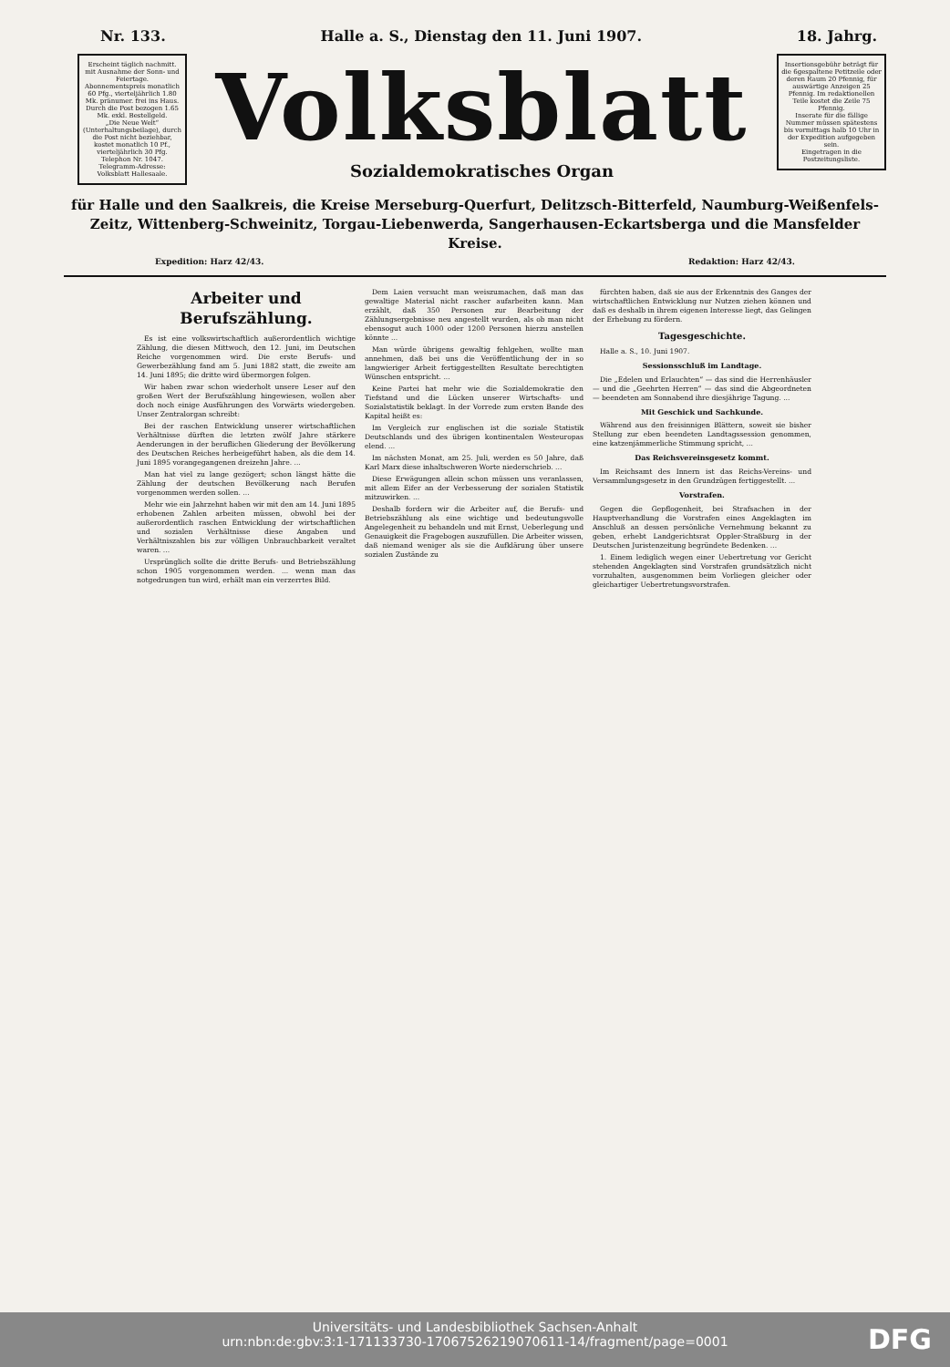Nr. 133. Halle a. S., Dienstag den 11. Juni 1907. 18. Jahrg.
Erscheint täglich nachmitt. mit Ausnahme der Sonn- und Feiertage.
Abonnementspreis monatlich 60 Pfg., vierteljährlich 1.80 Mk. pränumer. frei ins Haus. Durch die Post bezogen 1.65 Mk. exkl. Bestellgeld.
„Die Neue Welt“ (Unterhaltungsbeilage), durch die Post nicht beziehbar, kostet monatlich 10 Pf., vierteljährlich 30 Pfg.
Telephon Nr. 1047.
Telegramm-Adresse: Volksblatt Hallesaale.
Volksblatt
Sozialdemokratisches Organ
Insertionsgebühr beträgt für die 6gespaltene Petitzeile oder deren Raum 20 Pfennig, für auswärtige Anzeigen 25 Pfennig. Im redaktionellen Teile kostet die Zeile 75 Pfennig.
Inserate für die fällige Nummer müssen spätestens bis vormittags halb 10 Uhr in der Expedition aufgegeben sein.
Eingetragen in die Postzeitungsliste.
für Halle und den Saalkreis, die Kreise Merseburg-Querfurt, Delitzsch-Bitterfeld, Naumburg-Weißenfels-Zeitz, Wittenberg-Schweinitz, Torgau-Liebenwerda, Sangerhausen-Eckartsberga und die Mansfelder Kreise.
Expedition: Harz 42/43. Redaktion: Harz 42/43.
Arbeiter und Berufszählung.
Es ist eine volkswirtschaftlich außerordentlich wichtige Zählung, die diesen Mittwoch, den 12. Juni, im Deutschen Reiche vorgenommen wird. Die erste Berufs- und Gewerbezählung fand am 5. Juni 1882 statt, die zweite am 14. Juni 1895; die dritte wird übermorgen folgen.
Wir haben zwar schon wiederholt unsere Leser auf den großen Wert der Berufszählung hingewiesen, wollen aber doch noch einige Ausführungen des Vorwärts wiedergeben. Unser Zentralorgan schreibt:
Bei der raschen Entwicklung unserer wirtschaftlichen Verhältnisse dürften die letzten zwölf Jahre stärkere Aenderungen in der beruflichen Gliederung der Bevölkerung des Deutschen Reiches herbeigeführt haben, als die dem 14. Juni 1895 vorangegangenen dreizehn Jahre. ...
Man hat viel zu lange gezögert; schon längst hätte die Zählung der deutschen Bevölkerung nach Berufen vorgenommen werden sollen. ...
Mehr wie ein Jahrzehnt haben wir mit den am 14. Juni 1895 erhobenen Zahlen arbeiten müssen, obwohl bei der außerordentlich raschen Entwicklung der wirtschaftlichen und sozialen Verhältnisse diese Angaben und Verhältniszahlen bis zur völligen Unbrauchbarkeit veraltet waren. ...
Ursprünglich sollte die dritte Berufs- und Betriebszählung schon 1905 vorgenommen werden. ... wenn man das notgedrungen tun wird, erhält man ein verzerrtes Bild.
Dem Laien versucht man weiszumachen, daß man das gewaltige Material nicht rascher aufarbeiten kann. Man erzählt, daß 350 Personen zur Bearbeitung der Zählungsergebnisse neu angestellt wurden, als ob man nicht ebensogut auch 1000 oder 1200 Personen hierzu anstellen könnte ...
Man würde übrigens gewaltig fehlgehen, wollte man annehmen, daß bei uns die Veröffentlichung der in so langwieriger Arbeit fertiggestellten Resultate berechtigten Wünschen entspricht. ...
Keine Partei hat mehr wie die Sozialdemokratie den Tiefstand und die Lücken unserer Wirtschafts- und Sozialstatistik beklagt. In der Vorrede zum ersten Bande des Kapital heißt es:
Im Vergleich zur englischen ist die soziale Statistik Deutschlands und des übrigen kontinentalen Westeuropas elend. ...
Im nächsten Monat, am 25. Juli, werden es 50 Jahre, daß Karl Marx diese inhaltschweren Worte niederschrieb. ...
Diese Erwägungen allein schon müssen uns veranlassen, mit allem Eifer an der Verbesserung der sozialen Statistik mitzuwirken. ...
Deshalb fordern wir die Arbeiter auf, die Berufs- und Betriebszählung als eine wichtige und bedeutungsvolle Angelegenheit zu behandeln und mit Ernst, Ueberlegung und Genauigkeit die Fragebogen auszufüllen. Die Arbeiter wissen, daß niemand weniger als sie die Aufklärung über unsere sozialen Zustände zu
fürchten haben, daß sie aus der Erkenntnis des Ganges der wirtschaftlichen Entwicklung nur Nutzen ziehen können und daß es deshalb in ihrem eigenen Interesse liegt, das Gelingen der Erhebung zu fördern.
Tagesgeschichte.
Halle a. S., 10. Juni 1907.
Sessionsschluß im Landtage.
Die „Edelen und Erlauchten“ — das sind die Herrenhäusler — und die „Geehrten Herren“ — das sind die Abgeordneten — beendeten am Sonnabend ihre diesjährige Tagung. ...
Mit Geschick und Sachkunde.
Während aus den freisinnigen Blättern, soweit sie bisher Stellung zur eben beendeten Landtagssession genommen, eine katzenjämmerliche Stimmung spricht, ...
Das Reichsvereinsgesetz kommt.
Im Reichsamt des Innern ist das Reichs-Vereins- und Versammlungsgesetz in den Grundzügen fertiggestellt. ...
Vorstrafen.
Gegen die Gepflogenheit, bei Strafsachen in der Hauptverhandlung die Vorstrafen eines Angeklagten im Anschluß an dessen persönliche Vernehmung bekannt zu geben, erhebt Landgerichtsrat Oppler-Straßburg in der Deutschen Juristenzeitung begründete Bedenken. ...
1. Einem lediglich wegen einer Uebertretung vor Gericht stehenden Angeklagten sind Vorstrafen grundsätzlich nicht vorzuhalten, ausgenommen beim Vorliegen gleicher oder gleichartiger Uebertretungsvorstrafen.
Universitäts- und Landesbibliothek Sachsen-Anhalt
urn:nbn:de:gbv:3:1-171133730-17067526219070611-14/fragment/page=0001
DFG